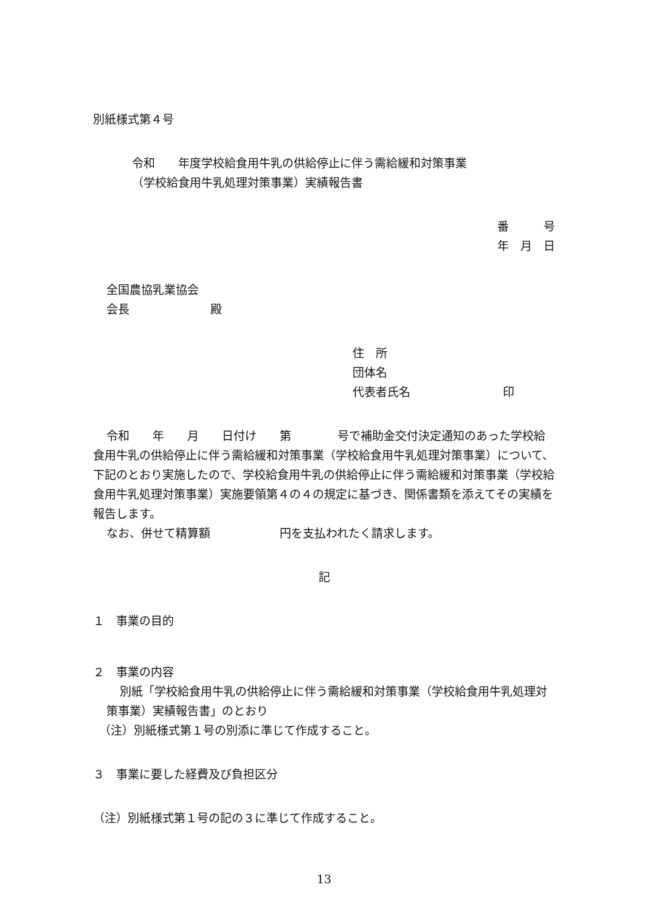別紙様式第４号
令和　　年度学校給食用牛乳の供給停止に伴う需給緩和対策事業
（学校給食用牛乳処理対策事業）実績報告書
番　　　号
年　月　日
全国農協乳業協会
会長　　　　　　　殿
住　所
団体名
代表者氏名　　　　　　　　印
令和　　年　　月　　日付け　　第　　　　号で補助金交付決定通知のあった学校給食用牛乳の供給停止に伴う需給緩和対策事業（学校給食用牛乳処理対策事業）について、下記のとおり実施したので、学校給食用牛乳の供給停止に伴う需給緩和対策事業（学校給食用牛乳処理対策事業）実施要領第４の４の規定に基づき、関係書類を添えてその実績を報告します。
なお、併せて精算額　　　　　　円を支払われたく請求します。
記
１　事業の目的
２　事業の内容
別紙「学校給食用牛乳の供給停止に伴う需給緩和対策事業（学校給食用牛乳処理対策事業）実績報告書」のとおり
（注）別紙様式第１号の別添に準じて作成すること。
３　事業に要した経費及び負担区分
（注）別紙様式第１号の記の３に準じて作成すること。
13